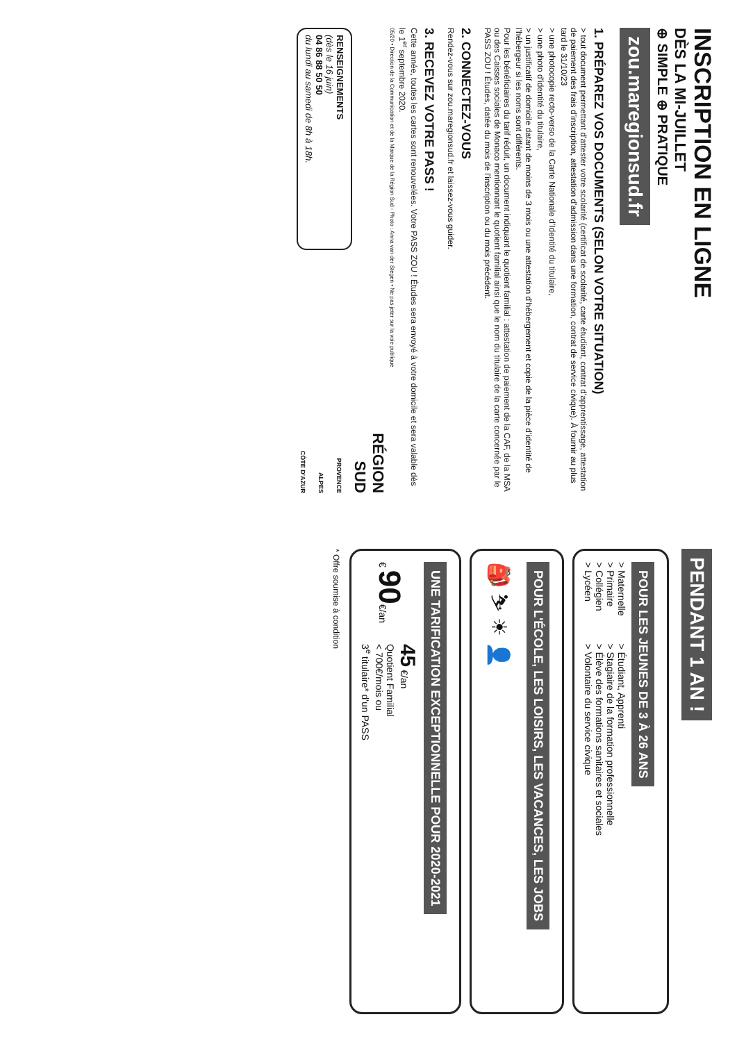INSCRIPTION EN LIGNE
DÈS LA MI-JUILLET
⊕ SIMPLE ⊕ PRATIQUE
zou.maregionsud.fr
1. PRÉPAREZ VOS DOCUMENTS (SELON VOTRE SITUATION)
> tout document permettant d'attester votre scolarité (certificat de scolarité, carte étudiant, contrat d'apprentissage, attestation de paiement des frais d'inscription, attestation d'admission dans une formation, contrat de service civique). À fournir au plus tard le 31/10/23
> une photocopie recto-verso de la Carte Nationale d'Identité du titulaire,
> une photo d'identité du titulaire,
> un justificatif de domicile datant de moins de 3 mois ou une attestation d'hébergement et copie de la pièce d'identité de l'hébergeur si les noms sont différents.
Pour les bénéficiaires du tarif réduit, un document indiquant le quotient familial : attestation de paiement de la CAF, de la MSA ou des Caisses sociales de Monaco mentionnant le quotient familial ainsi que le nom du titulaire de la carte concernée par le PASS ZOU ! Études, datée du mois de l'inscription ou du mois précédent.
2. CONNECTEZ-VOUS
Rendez-vous sur zou.maregionsud.fr et laissez-vous guider.
3. RECEVEZ VOTRE PASS !
Cette année, toutes les cartes sont renouvelées. Votre PASS ZOU ! Études sera envoyé à votre domicile et sera valable dès le 1<sup>er</sup> septembre 2020.
05/20 • Direction de la Communication et de la Marque de la Région Sud - Photo : Anna van der Stegen • Ne pas jeter sur la voie publique
RENSEIGNEMENTS
(dès le 16 juin)
04 86 88 50 50
du lundi au samedi de 8h à 18h.
RÉGION
SUD
PROVENCE
ALPES
CÔTE D'AZUR
PENDANT 1 AN !
POUR LES JEUNES DE 3 À 26 ANS
> Maternelle
> Primaire
> Collégien
> Lycéen
> Étudiant, Apprenti
> Stagiaire de la formation professionnelle
> Élève des formations sanitaires et sociales
> Volontaire du service civique
POUR L'ÉCOLE, LES LOISIRS, LES VACANCES, LES JOBS
🎒 ⛷ ☀ 👤
UNE TARIFICATION EXCEPTIONNELLE POUR 2020-2021
€ 90€/an
45 €/an
Quotient Familial
< 700€/mois ou
3<sup>e</sup> titulaire* d'un PASS
* Offre soumise à condition